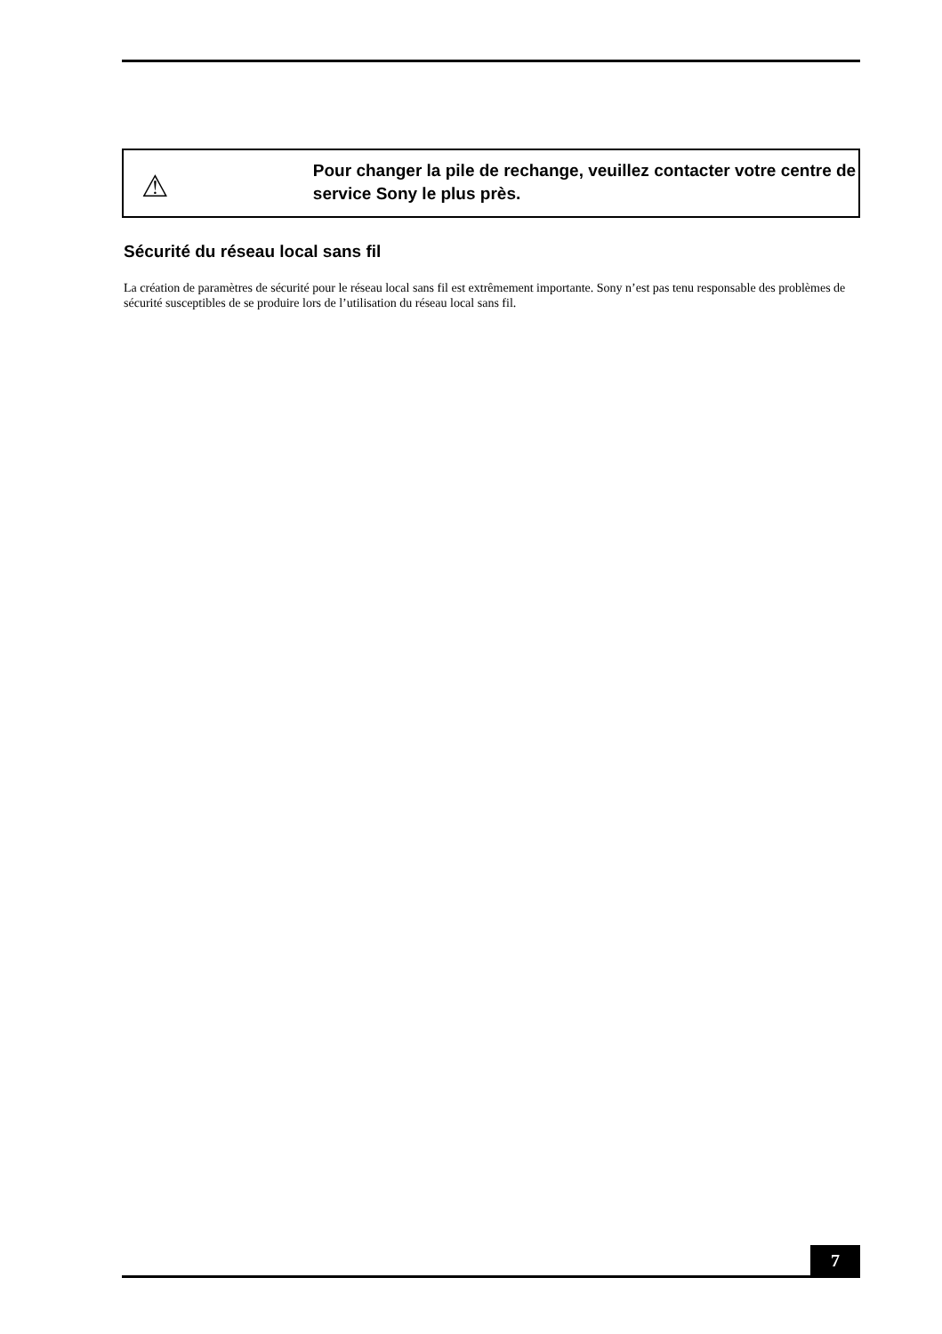⚠
Pour changer la pile de rechange, veuillez contacter votre centre de service Sony le plus près.
Sécurité du réseau local sans fil
La création de paramètres de sécurité pour le réseau local sans fil est extrêmement importante. Sony n’est pas tenu responsable des problèmes de sécurité susceptibles de se produire lors de l’utilisation du réseau local sans fil.
7